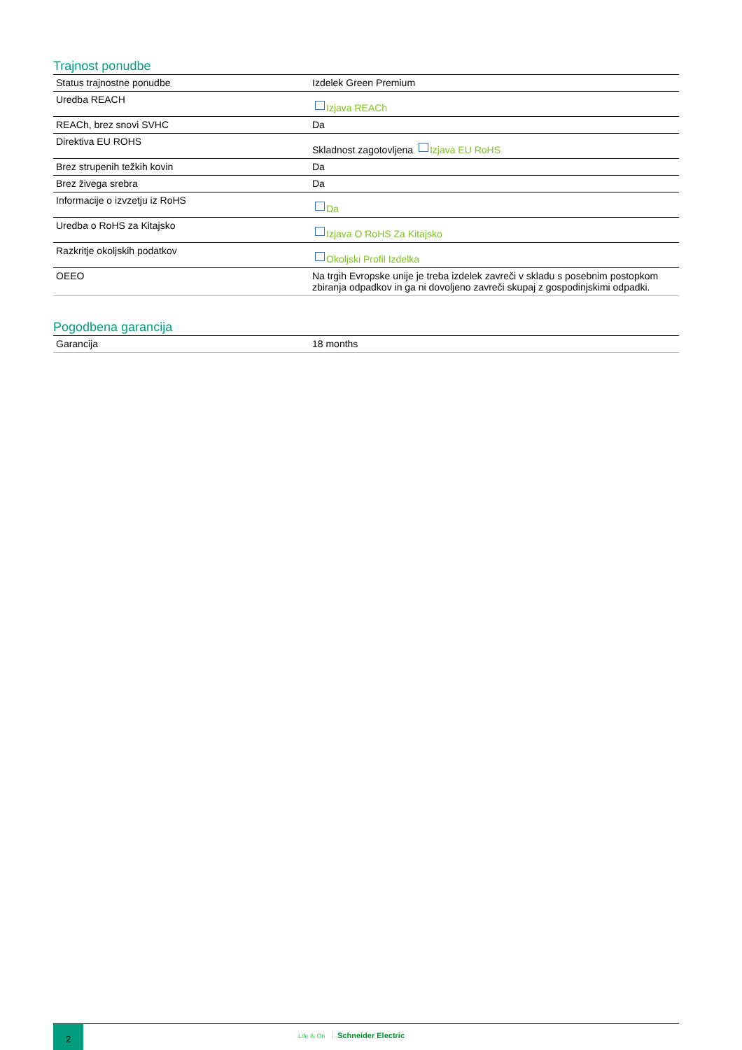Trajnost ponudbe
| Status trajnostne ponudbe | Izdelek Green Premium |
| Uredba REACH | Izjava REACh |
| REACh, brez snovi SVHC | Da |
| Direktiva EU ROHS | Skladnost zagotovljena Izjava EU RoHS |
| Brez strupenih težkih kovin | Da |
| Brez živega srebra | Da |
| Informacije o izvzetju iz RoHS | Da |
| Uredba o RoHS za Kitajsko | Izjava O RoHS Za Kitajsko |
| Razkritje okoljskih podatkov | Okoljski Profil Izdelka |
| OEEO | Na trgih Evropske unije je treba izdelek zavreči v skladu s posebnim postopkom zbiranja odpadkov in ga ni dovoljeno zavreči skupaj z gospodinjskimi odpadki. |
Pogodbena garancija
| Garancija | 18 months |
2
Life Is On Schneider Electric